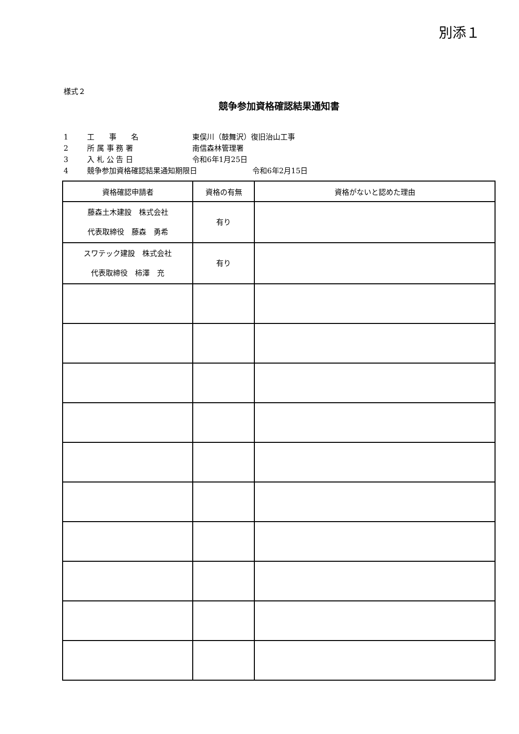別添１
様式２
競争参加資格確認結果通知書
1 工　　事　　名 東俣川（鼓舞沢）復旧治山工事
2 所 属 事 務 署 南信森林管理署
3 入 札 公 告 日 令和6年1月25日
4 競争参加資格確認結果通知期限日 令和6年2月15日
| 資格確認申請者 | 資格の有無 | 資格がないと認めた理由 |
| --- | --- | --- |
| 藤森土木建設 株式会社 代表取締役 藤森 勇希 | 有り | |
| スワテック建設 株式会社 代表取締役 柿澤 充 | 有り | |